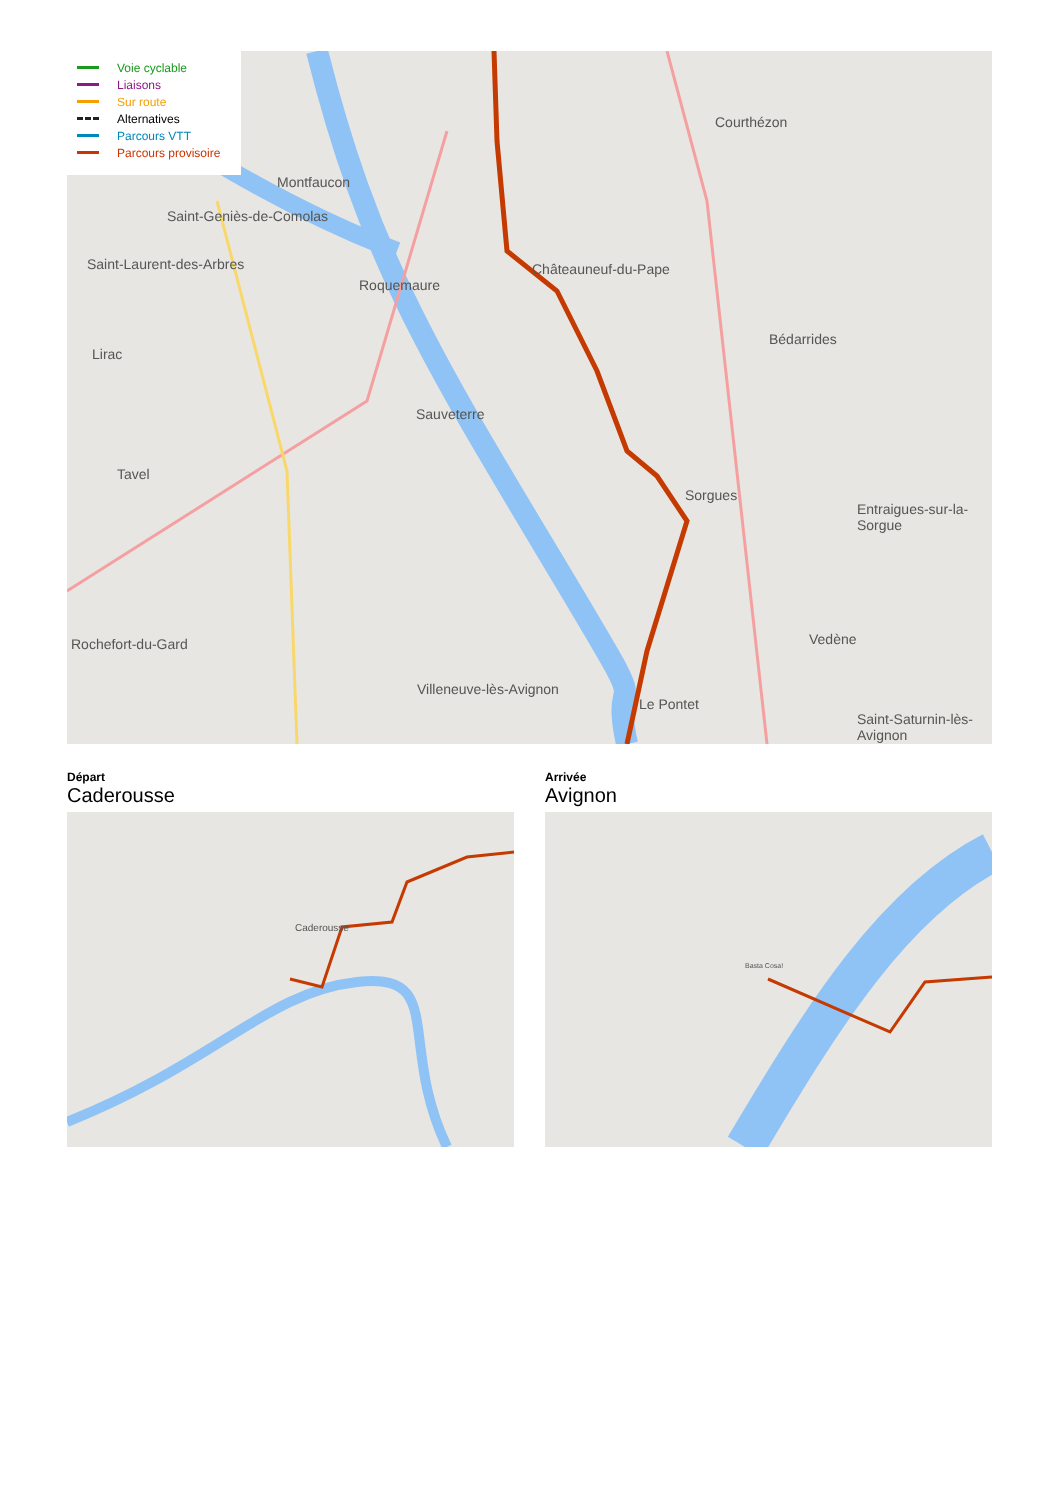Montfaucon
Saint-Geniès-de-Comolas
Saint-Laurent-des-Arbres
Roquemaure
Châteauneuf-du-Pape
Courthézon
Bédarrides
Lirac
Sauveterre
Tavel
Sorgues
Entraigues-sur-la-Sorgue
Vedène
Rochefort-du-Gard
Villeneuve-lès-Avignon
Le Pontet
Saint-Saturnin-lès-Avignon
Voie cyclable
Liaisons
Sur route
Alternatives
Parcours VTT
Parcours provisoire
Départ
Caderousse
Arrivée
Avignon
Caderousse Basta Cosa!